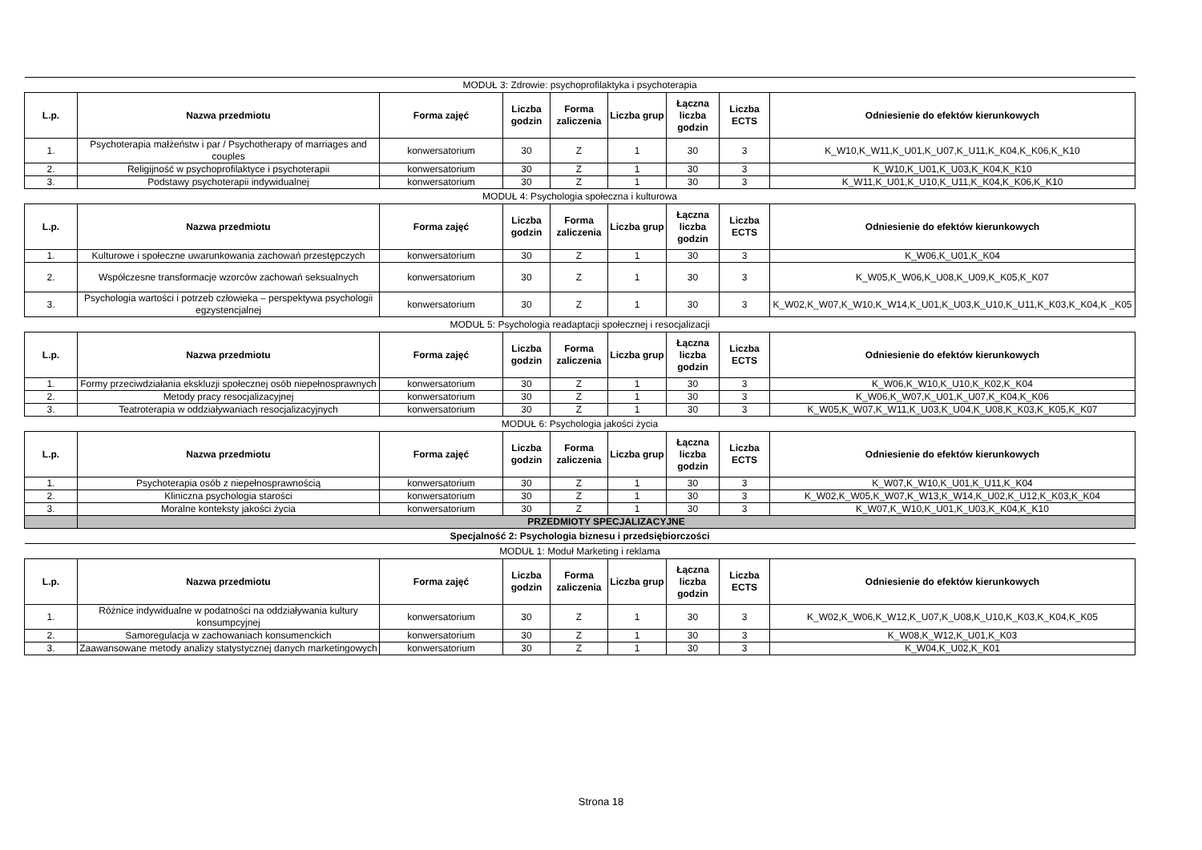| MODUŁ 3: Zdrowie: psychoprofilaktyka i psychoterapia | | | | | | | | |
| L.p. | Nazwa przedmiotu | Forma zajęć | Liczba godzin | Forma zaliczenia | Liczba grup | Łączna liczba godzin | Liczba ECTS | Odniesienie do efektów kierunkowych |
| 1. | Psychoterapia małżeństw i par / Psychotherapy of marriages and couples | konwersatorium | 30 | Z | 1 | 30 | 3 | K_W10,K_W11,K_U01,K_U07,K_U11,K_K04,K_K06,K_K10 |
| 2. | Religijność w psychoprofilaktyce i psychoterapii | konwersatorium | 30 | Z | 1 | 30 | 3 | K_W10,K_U01,K_U03,K_K04,K_K10 |
| 3. | Podstawy psychoterapii indywidualnej | konwersatorium | 30 | Z | 1 | 30 | 3 | K_W11,K_U01,K_U10,K_U11,K_K04,K_K06,K_K10 |
| MODUŁ 4: Psychologia społeczna i kulturowa | | | | | | | | |
| L.p. | Nazwa przedmiotu | Forma zajęć | Liczba godzin | Forma zaliczenia | Liczba grup | Łączna liczba godzin | Liczba ECTS | Odniesienie do efektów kierunkowych |
| 1. | Kulturowe i społeczne uwarunkowania zachowań przestępczych | konwersatorium | 30 | Z | 1 | 30 | 3 | K_W06,K_U01,K_K04 |
| 2. | Współczesne transformacje wzorców zachowań seksualnych | konwersatorium | 30 | Z | 1 | 30 | 3 | K_W05,K_W06,K_U08,K_U09,K_K05,K_K07 |
| 3. | Psychologia wartości i potrzeb człowieka – perspektywa psychologii egzystencjalnej | konwersatorium | 30 | Z | 1 | 30 | 3 | K_W02,K_W07,K_W10,K_W14,K_U01,K_U03,K_U10,K_U11,K_K03,K_K04,K _K05 |
| MODUŁ 5: Psychologia readaptacji społecznej i resocjalizacji | | | | | | | | |
| L.p. | Nazwa przedmiotu | Forma zajęć | Liczba godzin | Forma zaliczenia | Liczba grup | Łączna liczba godzin | Liczba ECTS | Odniesienie do efektów kierunkowych |
| 1. | Formy przeciwdziałania ekskluzji społecznej osób niepełnosprawnych | konwersatorium | 30 | Z | 1 | 30 | 3 | K_W06,K_W10,K_U10,K_K02,K_K04 |
| 2. | Metody pracy resocjalizacyjnej | konwersatorium | 30 | Z | 1 | 30 | 3 | K_W06,K_W07,K_U01,K_U07,K_K04,K_K06 |
| 3. | Teatroterapia w oddziaływaniach resocjalizacyjnych | konwersatorium | 30 | Z | 1 | 30 | 3 | K_W05,K_W07,K_W11,K_U03,K_U04,K_U08,K_K03,K_K05,K_K07 |
| MODUŁ 6: Psychologia jakości życia | | | | | | | | |
| L.p. | Nazwa przedmiotu | Forma zajęć | Liczba godzin | Forma zaliczenia | Liczba grup | Łączna liczba godzin | Liczba ECTS | Odniesienie do efektów kierunkowych |
| 1. | Psychoterapia osób z niepełnosprawnością | konwersatorium | 30 | Z | 1 | 30 | 3 | K_W07,K_W10,K_U01,K_U11,K_K04 |
| 2. | Kliniczna psychologia starości | konwersatorium | 30 | Z | 1 | 30 | 3 | K_W02,K_W05,K_W07,K_W13,K_W14,K_U02,K_U12,K_K03,K_K04 |
| 3. | Moralne konteksty jakości życia | konwersatorium | 30 | Z | 1 | 30 | 3 | K_W07,K_W10,K_U01,K_U03,K_K04,K_K10 |
| | PRZEDMIOTY SPECJALIZACYJNE | | | | | | | |
| Specjalność 2: Psychologia biznesu i przedsiębiorczości | | | | | | | | |
| MODUŁ 1: Moduł Marketing i reklama | | | | | | | | |
| L.p. | Nazwa przedmiotu | Forma zajęć | Liczba godzin | Forma zaliczenia | Liczba grup | Łączna liczba godzin | Liczba ECTS | Odniesienie do efektów kierunkowych |
| 1. | Różnice indywidualne w podatności na oddziaływania kultury konsumpcyjnej | konwersatorium | 30 | Z | 1 | 30 | 3 | K_W02,K_W06,K_W12,K_U07,K_U08,K_U10,K_K03,K_K04,K_K05 |
| 2. | Samoregulacja w zachowaniach konsumenckich | konwersatorium | 30 | Z | 1 | 30 | 3 | K_W08,K_W12,K_U01,K_K03 |
| 3. | Zaawansowane metody analizy statystycznej danych marketingowych | konwersatorium | 30 | Z | 1 | 30 | 3 | K_W04,K_U02,K_K01 |
Strona 18